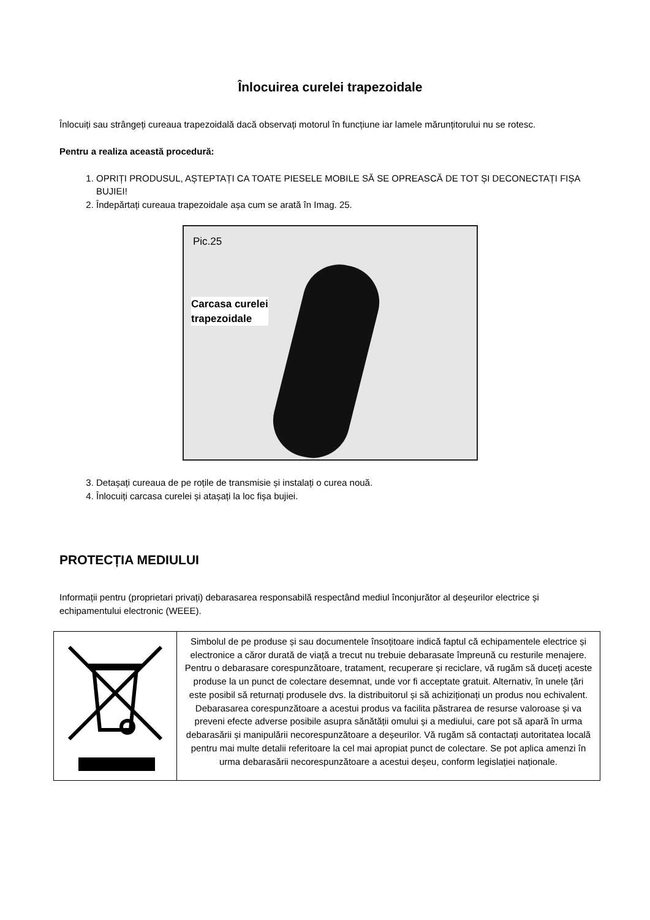Înlocuirea curelei trapezoidale
Înlocuiți sau strângeți cureaua trapezoidală dacă observați motorul în funcțiune iar lamele mărunțitorului nu se rotesc.
Pentru a realiza această procedură:
1. OPRIȚI PRODUSUL, AȘTEPTAȚI CA TOATE PIESELE MOBILE SĂ SE OPREASCĂ DE TOT ȘI DECONECTAȚI FIȘA BUJIEI!
2. Îndepărtați cureaua trapezoidale așa cum se arată în Imag. 25.
Pic.25
Carcasa curelei
trapezoidale
3. Detașați cureaua de pe roțile de transmisie și instalați o curea nouă.
4. Înlocuiți carcasa curelei și atașați la loc fișa bujiei.
PROTECȚIA MEDIULUI
Informații pentru (proprietari privați) debarasarea responsabilă respectând mediul înconjurător al deșeurilor electrice și echipamentului electronic (WEEE).
| | Simbolul de pe produse și sau documentele însoțitoare indică faptul că echipamentele electrice și electronice a căror durată de viață a trecut nu trebuie debarasate împreună cu resturile menajere. Pentru o debarasare corespunzătoare, tratament, recuperare și reciclare, vă rugăm să duceți aceste produse la un punct de colectare desemnat, unde vor fi acceptate gratuit. Alternativ, în unele țări este posibil să returnați produsele dvs. la distribuitorul și să achiziționați un produs nou echivalent. Debarasarea corespunzătoare a acestui produs va facilita păstrarea de resurse valoroase și va preveni efecte adverse posibile asupra sănătății omului și a mediului, care pot să apară în urma debarasării și manipulării necorespunzătoare a deșeurilor. Vă rugăm să contactați autoritatea locală pentru mai multe detalii referitoare la cel mai apropiat punct de colectare. Se pot aplica amenzi în urma debarasării necorespunzătoare a acestui deșeu, conform legislației naționale. |